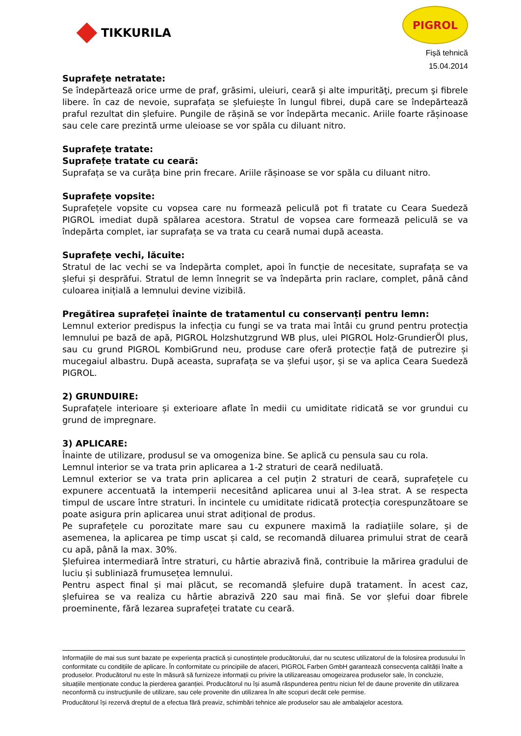TIKKURILA
PIGROL
Fișă tehnică
15.04.2014
Suprafeţe netratate:
Se îndepărtează orice urme de praf, grăsimi, uleiuri, ceară şi alte impurităţi, precum şi fibrele libere. în caz de nevoie, suprafața se șlefuiește în lungul fibrei, după care se îndepărtează praful rezultat din șlefuire. Pungile de rășină se vor îndepărta mecanic. Ariile foarte rășinoase sau cele care prezintă urme uleioase se vor spăla cu diluant nitro.
Suprafeţe tratate:
Suprafețe tratate cu ceară:
Suprafața se va curăța bine prin frecare. Ariile rășinoase se vor spăla cu diluant nitro.
Suprafețe vopsite:
Suprafețele vopsite cu vopsea care nu formează peliculă pot fi tratate cu Ceara Suedeză PIGROL imediat după spălarea acestora. Stratul de vopsea care formează peliculă se va îndepărta complet, iar suprafața se va trata cu ceară numai după aceasta.
Suprafețe vechi, lăcuite:
Stratul de lac vechi se va îndepărta complet, apoi în funcție de necesitate, suprafața se va șlefui și desprăfui. Stratul de lemn înnegrit se va îndepărta prin raclare, complet, până când culoarea inițială a lemnului devine vizibilă.
Pregătirea suprafeței înainte de tratamentul cu conservanți pentru lemn:
Lemnul exterior predispus la infecția cu fungi se va trata mai întâi cu grund pentru protecția lemnului pe bază de apă, PIGROL Holzshutzgrund WB plus, ulei PIGROL Holz-GrundierÖl plus, sau cu grund PIGROL KombiGrund neu, produse care oferă protecție față de putrezire și mucegaiul albastru. După aceasta, suprafața se va șlefui ușor, și se va aplica Ceara Suedeză PIGROL.
2) GRUNDUIRE:
Suprafațele interioare și exterioare aflate în medii cu umiditate ridicată se vor grundui cu grund de impregnare.
3) APLICARE:
Înainte de utilizare, produsul se va omogeniza bine. Se aplică cu pensula sau cu rola.
Lemnul interior se va trata prin aplicarea a 1-2 straturi de ceară nediluată.
Lemnul exterior se va trata prin aplicarea a cel puțin 2 straturi de ceară, suprafețele cu expunere accentuată la intemperii necesitând aplicarea unui al 3-lea strat. A se respecta timpul de uscare între straturi. În incintele cu umiditate ridicată protecția corespunzătoare se poate asigura prin aplicarea unui strat adițional de produs.
Pe suprafețele cu porozitate mare sau cu expunere maximă la radiațiile solare, și de asemenea, la aplicarea pe timp uscat și cald, se recomandă diluarea primului strat de ceară cu apă, până la max. 30%.
Șlefuirea intermediară între straturi, cu hârtie abrazivă fină, contribuie la mărirea gradului de luciu și subliniază frumusețea lemnului.
Pentru aspect final și mai plăcut, se recomandă șlefuire după tratament. În acest caz, șlefuirea se va realiza cu hârtie abrazivă 220 sau mai fină. Se vor șlefui doar fibrele proeminente, fără lezarea suprafeței tratate cu ceară.
Informaţiile de mai sus sunt bazate pe experiența practică și cunoștințele producătorului, dar nu scutesc utilizatorul de la folosirea produsului în conformitate cu condițiile de aplicare. În conformitate cu principiile de afaceri, PIGROL Farben GmbH garantează consecvența calității înalte a produselor. Producătorul nu este în măsură să furnizeze informații cu privire la utilizareasau omogeizarea produselor sale, în concluzie, situațiile menționate conduc la pierderea garanției. Producătorul nu își asumă răspunderea pentru niciun fel de daune provenite din utilizarea neconformă cu instrucţiunile de utilizare, sau cele provenite din utilizarea în alte scopuri decât cele permise.
Producătorul își rezervă dreptul de a efectua fără preaviz, schimbări tehnice ale produselor sau ale ambalajelor acestora.